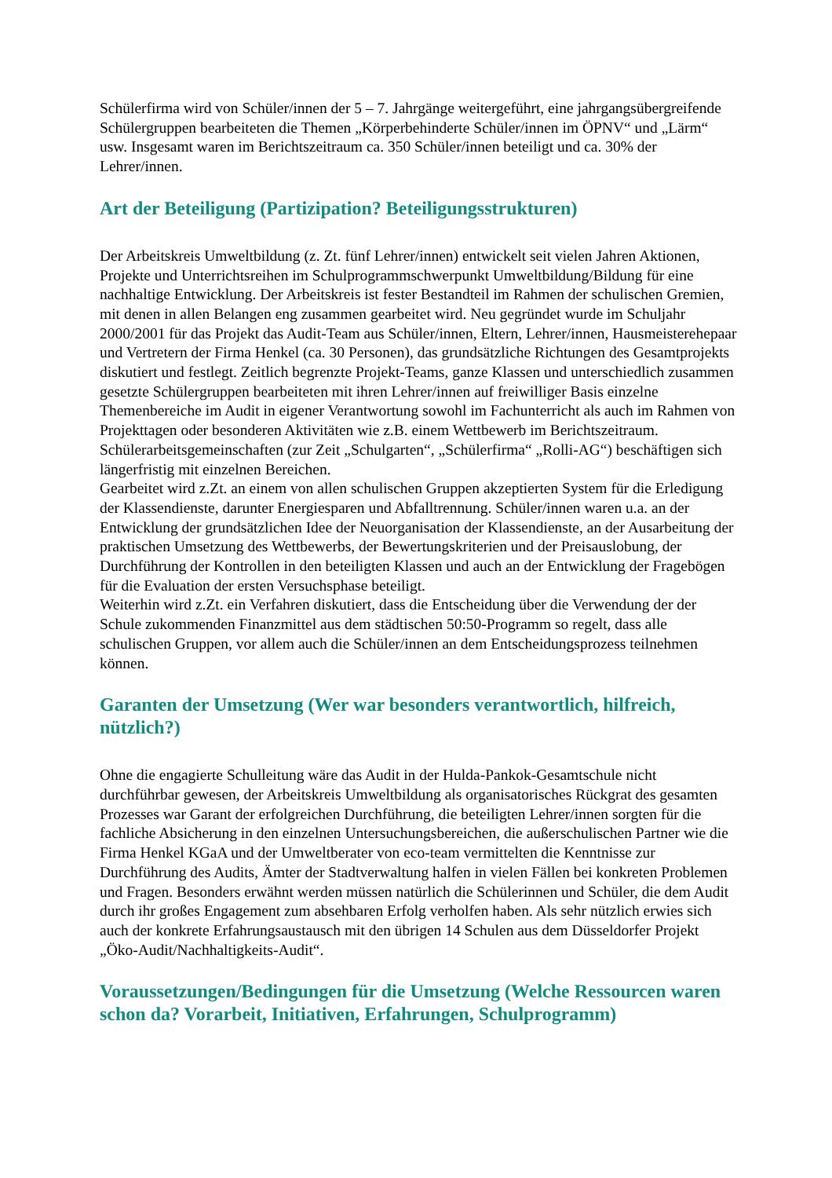Schülerfirma wird von Schüler/innen der 5 – 7. Jahrgänge weitergeführt, eine jahrgangsübergreifende Schülergruppen bearbeiteten die Themen „Körperbehinderte Schüler/innen im ÖPNV“ und „Lärm“ usw. Insgesamt waren im Berichtszeitraum ca. 350 Schüler/innen beteiligt und ca. 30% der Lehrer/innen.
Art der Beteiligung (Partizipation? Beteiligungsstrukturen)
Der Arbeitskreis Umweltbildung (z. Zt. fünf Lehrer/innen) entwickelt seit vielen Jahren Aktionen, Projekte und Unterrichtsreihen im Schulprogrammschwerpunkt Umweltbildung/Bildung für eine nachhaltige Entwicklung. Der Arbeitskreis ist fester Bestandteil im Rahmen der schulischen Gremien, mit denen in allen Belangen eng zusammen gearbeitet wird. Neu gegründet wurde im Schuljahr 2000/2001 für das Projekt das Audit-Team aus Schüler/innen, Eltern, Lehrer/innen, Hausmeisterehepaar und Vertretern der Firma Henkel (ca. 30 Personen), das grundsätzliche Richtungen des Gesamtprojekts diskutiert und festlegt. Zeitlich begrenzte Projekt-Teams, ganze Klassen und unterschiedlich zusammen gesetzte Schülergruppen bearbeiteten mit ihren Lehrer/innen auf freiwilliger Basis einzelne Themenbereiche im Audit in eigener Verantwortung sowohl im Fachunterricht als auch im Rahmen von Projekttagen oder besonderen Aktivitäten wie z.B. einem Wettbewerb im Berichtszeitraum. Schülerarbeitsgemeinschaften (zur Zeit „Schulgarten“, „Schülerfirma“ „Rolli-AG“) beschäftigen sich längerfristig mit einzelnen Bereichen.
Gearbeitet wird z.Zt. an einem von allen schulischen Gruppen akzeptierten System für die Erledigung der Klassendienste, darunter Energiesparen und Abfalltrennung. Schüler/innen waren u.a. an der Entwicklung der grundsätzlichen Idee der Neuorganisation der Klassendienste, an der Ausarbeitung der praktischen Umsetzung des Wettbewerbs, der Bewertungskriterien und der Preisauslobung, der Durchführung der Kontrollen in den beteiligten Klassen und auch an der Entwicklung der Fragebögen für die Evaluation der ersten Versuchsphase beteiligt.
Weiterhin wird z.Zt. ein Verfahren diskutiert, dass die Entscheidung über die Verwendung der der Schule zukommenden Finanzmittel aus dem städtischen 50:50-Programm so regelt, dass alle schulischen Gruppen, vor allem auch die Schüler/innen an dem Entscheidungsprozess teilnehmen können.
Garanten der Umsetzung (Wer war besonders verantwortlich, hilfreich, nützlich?)
Ohne die engagierte Schulleitung wäre das Audit in der Hulda-Pankok-Gesamtschule nicht durchführbar gewesen, der Arbeitskreis Umweltbildung als organisatorisches Rückgrat des gesamten Prozesses war Garant der erfolgreichen Durchführung, die beteiligten Lehrer/innen sorgten für die fachliche Absicherung in den einzelnen Untersuchungsbereichen, die außerschulischen Partner wie die Firma Henkel KGaA und der Umweltberater von eco-team vermittelten die Kenntnisse zur Durchführung des Audits, Ämter der Stadtverwaltung halfen in vielen Fällen bei konkreten Problemen und Fragen. Besonders erwähnt werden müssen natürlich die Schülerinnen und Schüler, die dem Audit durch ihr großes Engagement zum absehbaren Erfolg verholfen haben. Als sehr nützlich erwies sich auch der konkrete Erfahrungsaustausch mit den übrigen 14 Schulen aus dem Düsseldorfer Projekt „Öko-Audit/Nachhaltigkeits-Audit“.
Voraussetzungen/Bedingungen für die Umsetzung (Welche Ressourcen waren schon da? Vorarbeit, Initiativen, Erfahrungen, Schulprogramm)